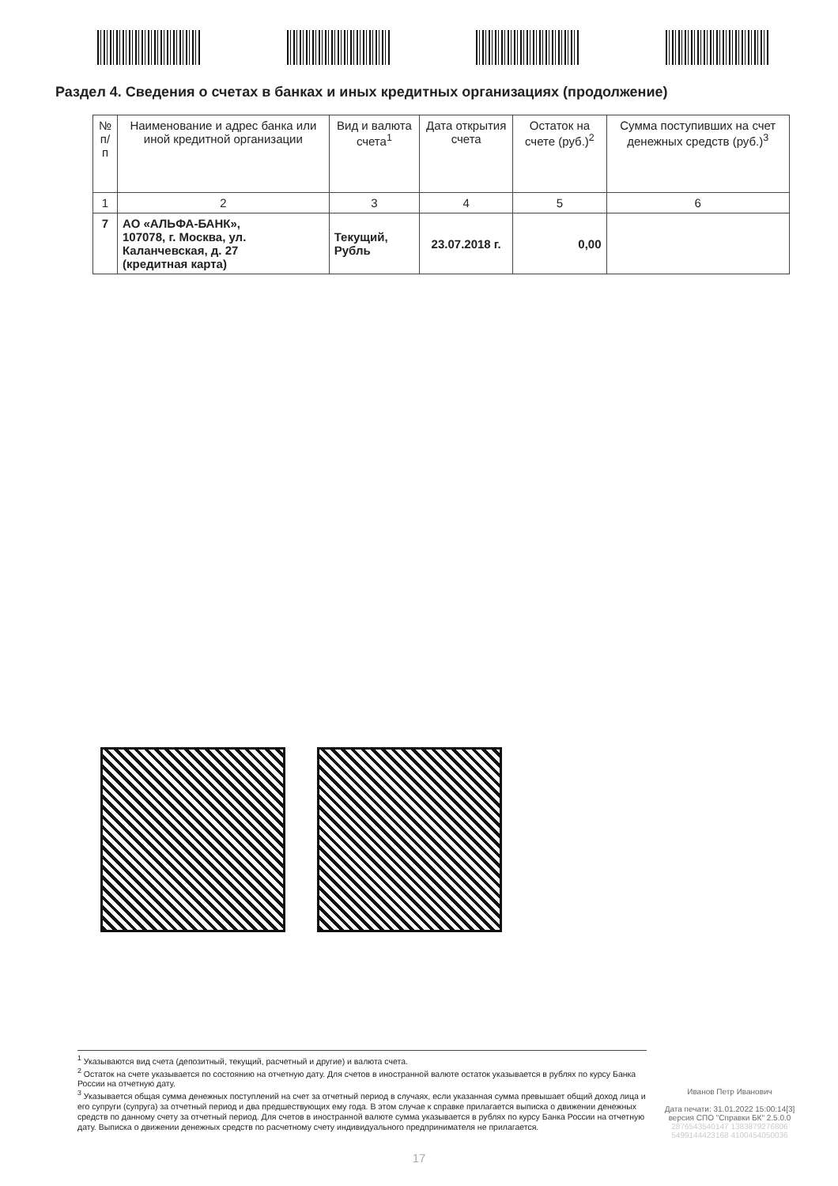Раздел 4. Сведения о счетах в банках и иных кредитных организациях (продолжение)
| № п/п | Наименование и адрес банка или иной кредитной организации | Вид и валюта счета<sup>1</sup> | Дата открытия счета | Остаток на счете (руб.)<sup>2</sup> | Сумма поступивших на счет денежных средств (руб.)<sup>3</sup> |
| --- | --- | --- | --- | --- | --- |
| 1 | 2 | 3 | 4 | 5 | 6 |
| 7 | АО «АЛЬФА-БАНК», 107078, г. Москва, ул. Каланчевская, д. 27 (кредитная карта) | Текущий, Рубль | 23.07.2018 г. | 0,00 | |
<sup>1</sup> Указываются вид счета (депозитный, текущий, расчетный и другие) и валюта счета.
<sup>2</sup> Остаток на счете указывается по состоянию на отчетную дату. Для счетов в иностранной валюте остаток указывается в рублях по курсу Банка России на отчетную дату.
<sup>3</sup> Указывается общая сумма денежных поступлений на счет за отчетный период в случаях, если указанная сумма превышает общий доход лица и его супруги (супруга) за отчетный период и два предшествующих ему года. В этом случае к справке прилагается выписка о движении денежных средств по данному счету за отчетный период. Для счетов в иностранной валюте сумма указывается в рублях по курсу Банка России на отчетную дату. Выписка о движении денежных средств по расчетному счету индивидуального предпринимателя не прилагается.
Иванов Петр Иванович
Дата печати: 31.01.2022 15:00:14[3]
версия СПО "Справки БК" 2.5.0.0
2876543540147 1383879276806
5499144423168 4100454050036
17